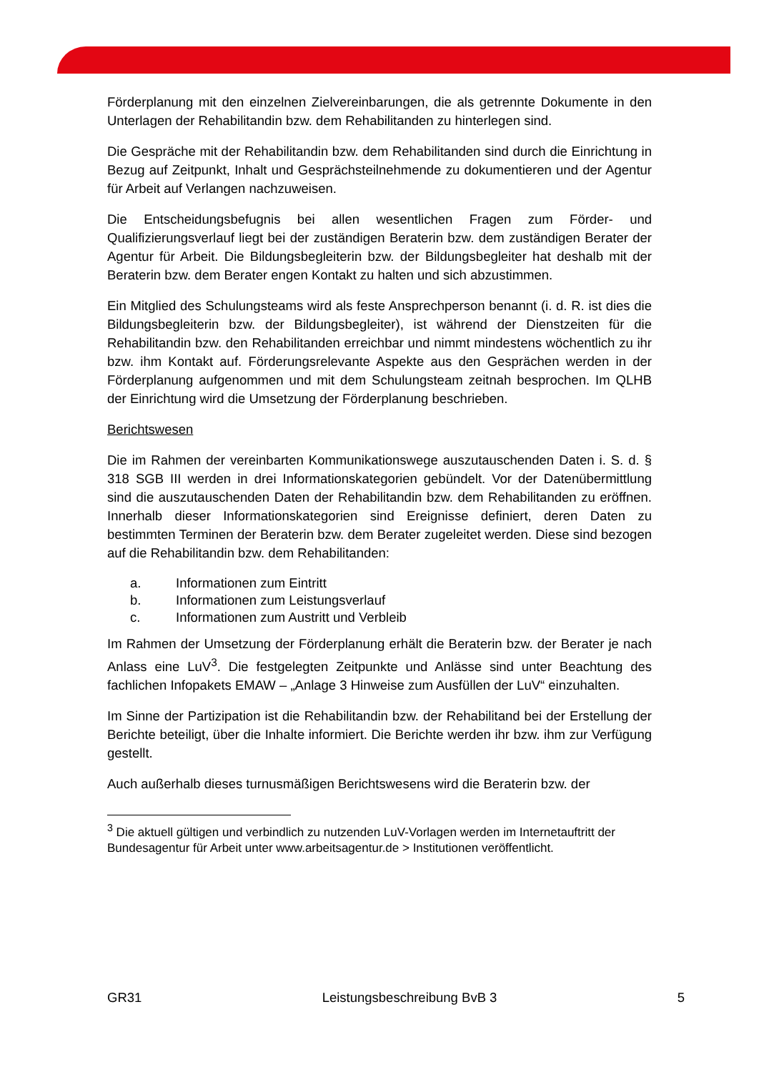Förderplanung mit den einzelnen Zielvereinbarungen, die als getrennte Dokumente in den Unterlagen der Rehabilitandin bzw. dem Rehabilitanden zu hinterlegen sind.
Die Gespräche mit der Rehabilitandin bzw. dem Rehabilitanden sind durch die Einrichtung in Bezug auf Zeitpunkt, Inhalt und Gesprächsteilnehmende zu dokumentieren und der Agentur für Arbeit auf Verlangen nachzuweisen.
Die Entscheidungsbefugnis bei allen wesentlichen Fragen zum Förder- und Qualifizierungsverlauf liegt bei der zuständigen Beraterin bzw. dem zuständigen Berater der Agentur für Arbeit. Die Bildungsbegleiterin bzw. der Bildungsbegleiter hat deshalb mit der Beraterin bzw. dem Berater engen Kontakt zu halten und sich abzustimmen.
Ein Mitglied des Schulungsteams wird als feste Ansprechperson benannt (i. d. R. ist dies die Bildungsbegleiterin bzw. der Bildungsbegleiter), ist während der Dienstzeiten für die Rehabilitandin bzw. den Rehabilitanden erreichbar und nimmt mindestens wöchentlich zu ihr bzw. ihm Kontakt auf. Förderungsrelevante Aspekte aus den Gesprächen werden in der Förderplanung aufgenommen und mit dem Schulungsteam zeitnah besprochen. Im QLHB der Einrichtung wird die Umsetzung der Förderplanung beschrieben.
Berichtswesen
Die im Rahmen der vereinbarten Kommunikationswege auszutauschenden Daten i. S. d. § 318 SGB III werden in drei Informationskategorien gebündelt. Vor der Datenübermittlung sind die auszutauschenden Daten der Rehabilitandin bzw. dem Rehabilitanden zu eröffnen. Innerhalb dieser Informationskategorien sind Ereignisse definiert, deren Daten zu bestimmten Terminen der Beraterin bzw. dem Berater zugeleitet werden. Diese sind bezogen auf die Rehabilitandin bzw. dem Rehabilitanden:
a. Informationen zum Eintritt
b. Informationen zum Leistungsverlauf
c. Informationen zum Austritt und Verbleib
Im Rahmen der Umsetzung der Förderplanung erhält die Beraterin bzw. der Berater je nach Anlass eine LuV<sup>3</sup>. Die festgelegten Zeitpunkte und Anlässe sind unter Beachtung des fachlichen Infopakets EMAW – „Anlage 3 Hinweise zum Ausfüllen der LuV“ einzuhalten.
Im Sinne der Partizipation ist die Rehabilitandin bzw. der Rehabilitand bei der Erstellung der Berichte beteiligt, über die Inhalte informiert. Die Berichte werden ihr bzw. ihm zur Verfügung gestellt.
Auch außerhalb dieses turnusmäßigen Berichtswesens wird die Beraterin bzw. der
<sup>3</sup> Die aktuell gültigen und verbindlich zu nutzenden LuV-Vorlagen werden im Internetauftritt der Bundesagentur für Arbeit unter www.arbeitsagentur.de > Institutionen veröffentlicht.
GR31 Leistungsbeschreibung BvB 3 5